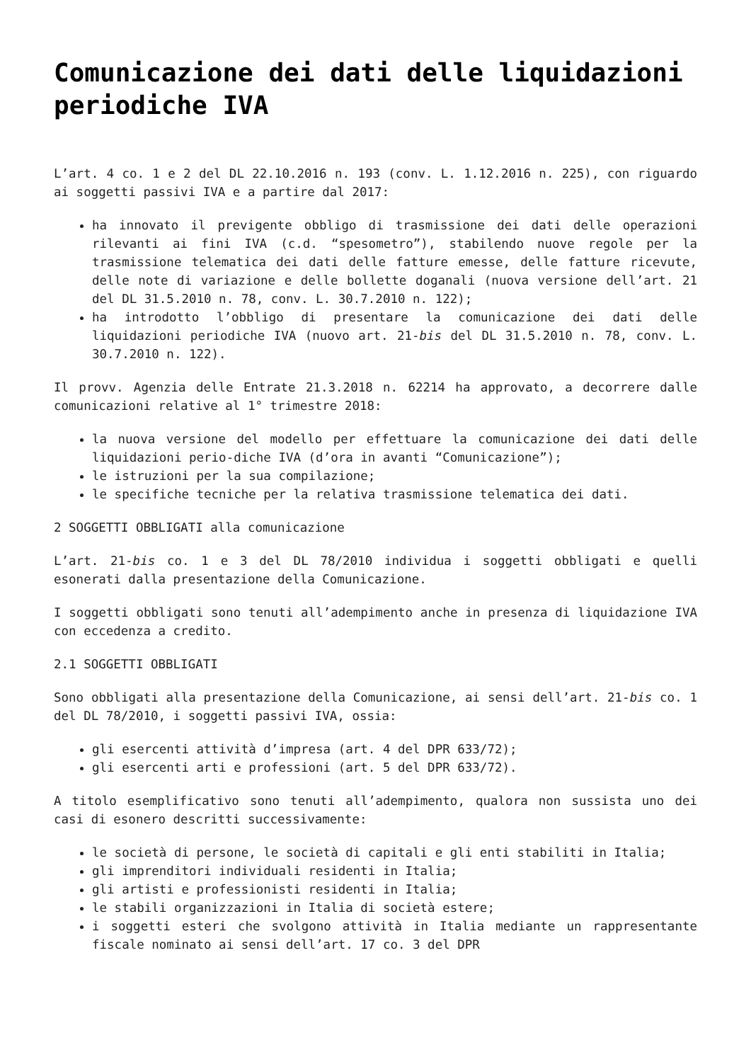Comunicazione dei dati delle liquidazioni periodiche IVA
L’art. 4 co. 1 e 2 del DL 22.10.2016 n. 193 (conv. L. 1.12.2016 n. 225), con riguardo ai soggetti passivi IVA e a partire dal 2017:
ha innovato il previgente obbligo di trasmissione dei dati delle operazioni rilevanti ai fini IVA (c.d. “spesometro”), stabilendo nuove regole per la trasmissione telematica dei dati delle fatture emesse, delle fatture ricevute, delle note di variazione e delle bollette doganali (nuova versione dell’art. 21 del DL 31.5.2010 n. 78, conv. L. 30.7.2010 n. 122);
ha introdotto l’obbligo di presentare la comunicazione dei dati delle liquidazioni periodiche IVA (nuovo art. 21-bis del DL 31.5.2010 n. 78, conv. L. 30.7.2010 n. 122).
Il provv. Agenzia delle Entrate 21.3.2018 n. 62214 ha approvato, a decorrere dalle comunicazioni relative al 1° trimestre 2018:
la nuova versione del modello per effettuare la comunicazione dei dati delle liquidazioni perio-diche IVA (d’ora in avanti “Comunicazione”);
le istruzioni per la sua compilazione;
le specifiche tecniche per la relativa trasmissione telematica dei dati.
2 SOGGETTI OBBLIGATI alla comunicazione
L’art. 21-bis co. 1 e 3 del DL 78/2010 individua i soggetti obbligati e quelli esonerati dalla presentazione della Comunicazione.
I soggetti obbligati sono tenuti all’adempimento anche in presenza di liquidazione IVA con eccedenza a credito.
2.1 SOGGETTI OBBLIGATI
Sono obbligati alla presentazione della Comunicazione, ai sensi dell’art. 21-bis co. 1 del DL 78/2010, i soggetti passivi IVA, ossia:
gli esercenti attività d’impresa (art. 4 del DPR 633/72);
gli esercenti arti e professioni (art. 5 del DPR 633/72).
A titolo esemplificativo sono tenuti all’adempimento, qualora non sussista uno dei casi di esonero descritti successivamente:
le società di persone, le società di capitali e gli enti stabiliti in Italia;
gli imprenditori individuali residenti in Italia;
gli artisti e professionisti residenti in Italia;
le stabili organizzazioni in Italia di società estere;
i soggetti esteri che svolgono attività in Italia mediante un rappresentante fiscale nominato ai sensi dell’art. 17 co. 3 del DPR